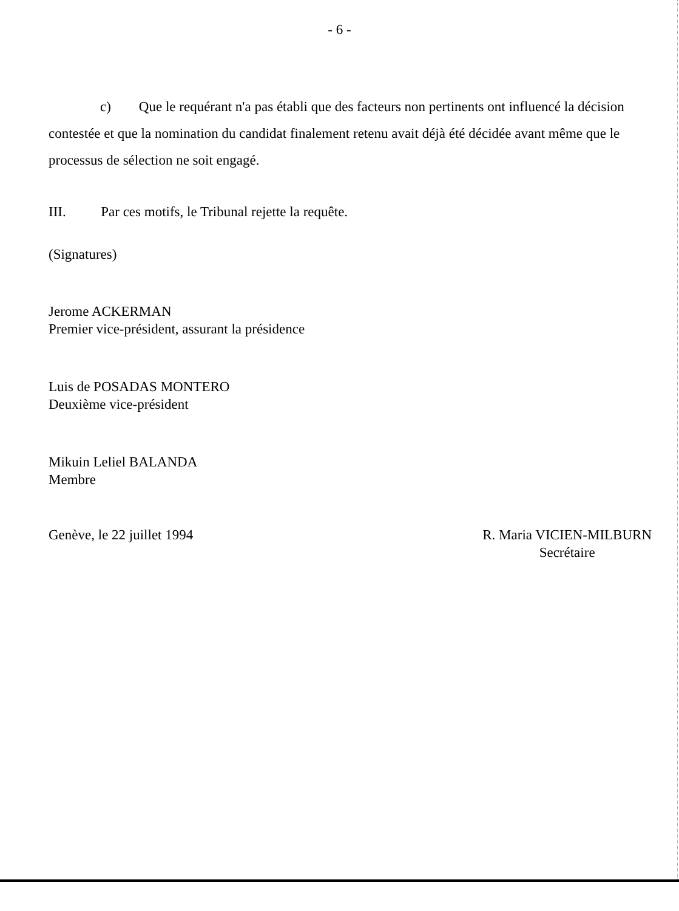- 6 -
c) Que le requérant n'a pas établi que des facteurs non pertinents ont influencé la décision contestée et que la nomination du candidat finalement retenu avait déjà été décidée avant même que le processus de sélection ne soit engagé.
III. Par ces motifs, le Tribunal rejette la requête.
(Signatures)
Jerome ACKERMAN
Premier vice-président, assurant la présidence
Luis de POSADAS MONTERO
Deuxième vice-président
Mikuin Leliel BALANDA
Membre
Genève, le 22 juillet 1994 R. Maria VICIEN-MILBURN
Secrétaire